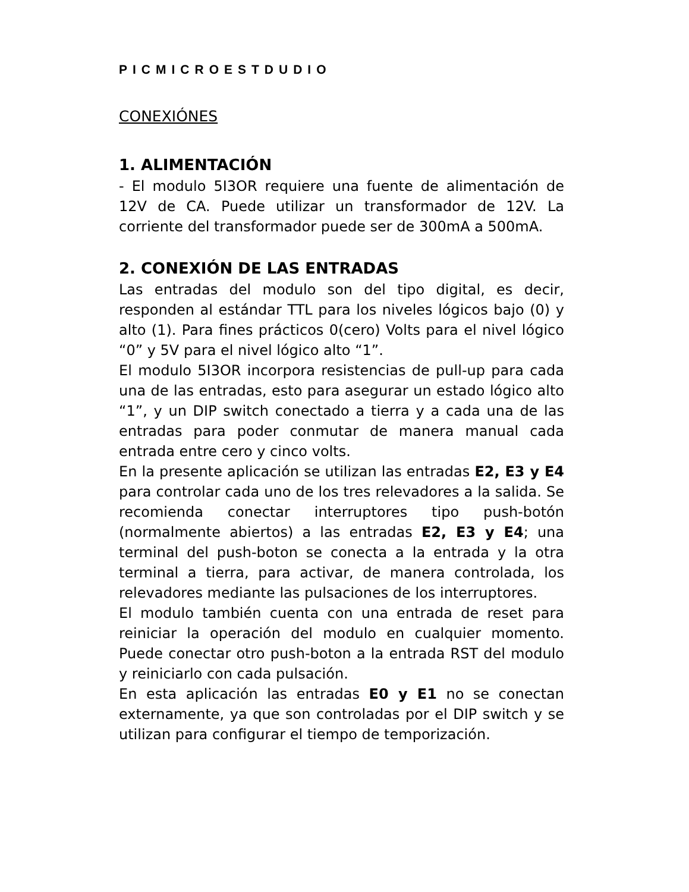PICMICROESTDUDIO
CONEXIÓNES
1. ALIMENTACIÓN
- El modulo 5I3OR requiere una fuente de alimentación de 12V de CA. Puede utilizar un transformador de 12V. La corriente del transformador puede ser de 300mA a 500mA.
2. CONEXIÓN DE LAS ENTRADAS
Las entradas del modulo son del tipo digital, es decir, responden al estándar TTL para los niveles lógicos bajo (0) y alto (1). Para fines prácticos 0(cero) Volts para el nivel lógico “0” y 5V para el nivel lógico alto “1”.
El modulo 5I3OR incorpora resistencias de pull-up para cada una de las entradas, esto para asegurar un estado lógico alto “1”, y un DIP switch conectado a tierra y a cada una de las entradas para poder conmutar de manera manual cada entrada entre cero y cinco volts.
En la presente aplicación se utilizan las entradas E2, E3 y E4 para controlar cada uno de los tres relevadores a la salida. Se recomienda conectar interruptores tipo push-botón (normalmente abiertos) a las entradas E2, E3 y E4; una terminal del push-boton se conecta a la entrada y la otra terminal a tierra, para activar, de manera controlada, los relevadores mediante las pulsaciones de los interruptores.
El modulo también cuenta con una entrada de reset para reiniciar la operación del modulo en cualquier momento. Puede conectar otro push-boton a la entrada RST del modulo y reiniciarlo con cada pulsación.
En esta aplicación las entradas E0 y E1 no se conectan externamente, ya que son controladas por el DIP switch y se utilizan para configurar el tiempo de temporización.